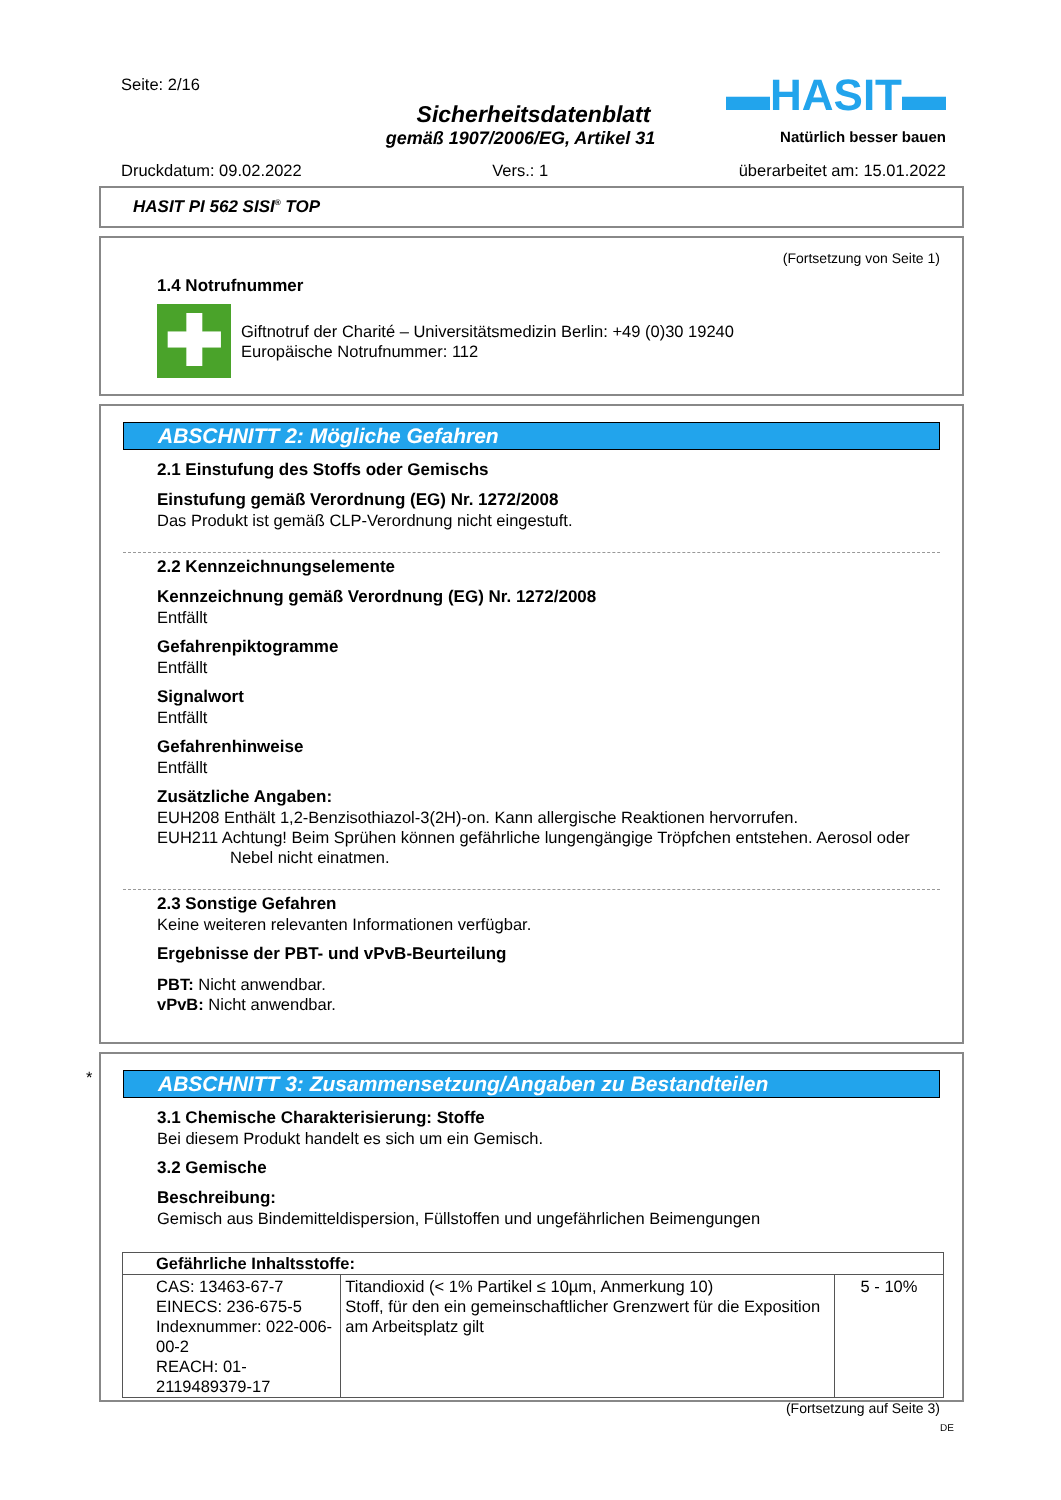Seite: 2/16 ▬HASIT▬
Sicherheitsdatenblatt
gemäß 1907/2006/EG, Artikel 31 Natürlich besser bauen
Druckdatum: 09.02.2022 Vers.: 1 überarbeitet am: 15.01.2022
HASIT PI 562 SISI<sup>®</sup> TOP
(Fortsetzung von Seite 1)
1.4 Notrufnummer
✚
Giftnotruf der Charité – Universitätsmedizin Berlin: +49 (0)30 19240
Europäische Notrufnummer: 112
ABSCHNITT 2: Mögliche Gefahren
2.1 Einstufung des Stoffs oder Gemischs
Einstufung gemäß Verordnung (EG) Nr. 1272/2008
Das Produkt ist gemäß CLP-Verordnung nicht eingestuft.
2.2 Kennzeichnungselemente
Kennzeichnung gemäß Verordnung (EG) Nr. 1272/2008
Entfällt
Gefahrenpiktogramme
Entfällt
Signalwort
Entfällt
Gefahrenhinweise
Entfällt
Zusätzliche Angaben:
EUH208 Enthält 1,2-Benzisothiazol-3(2H)-on. Kann allergische Reaktionen hervorrufen.
EUH211 Achtung! Beim Sprühen können gefährliche lungengängige Tröpfchen entstehen. Aerosol oder Nebel nicht einatmen.
2.3 Sonstige Gefahren
Keine weiteren relevanten Informationen verfügbar.
Ergebnisse der PBT- und vPvB-Beurteilung
PBT: Nicht anwendbar.
vPvB: Nicht anwendbar.
*
ABSCHNITT 3: Zusammensetzung/Angaben zu Bestandteilen
3.1 Chemische Charakterisierung: Stoffe
Bei diesem Produkt handelt es sich um ein Gemisch.
3.2 Gemische
Beschreibung:
Gemisch aus Bindemitteldispersion, Füllstoffen und ungefährlichen Beimengungen
| Gefährliche Inhaltsstoffe: | | |
| --- | --- | --- |
| CAS: 13463-67-7 EINECS: 236-675-5 Indexnummer: 022-006-00-2 REACH: 01-2119489379-17 | Titandioxid (< 1% Partikel ≤ 10µm, Anmerkung 10) Stoff, für den ein gemeinschaftlicher Grenzwert für die Exposition am Arbeitsplatz gilt | 5 - 10% |
(Fortsetzung auf Seite 3)
DE